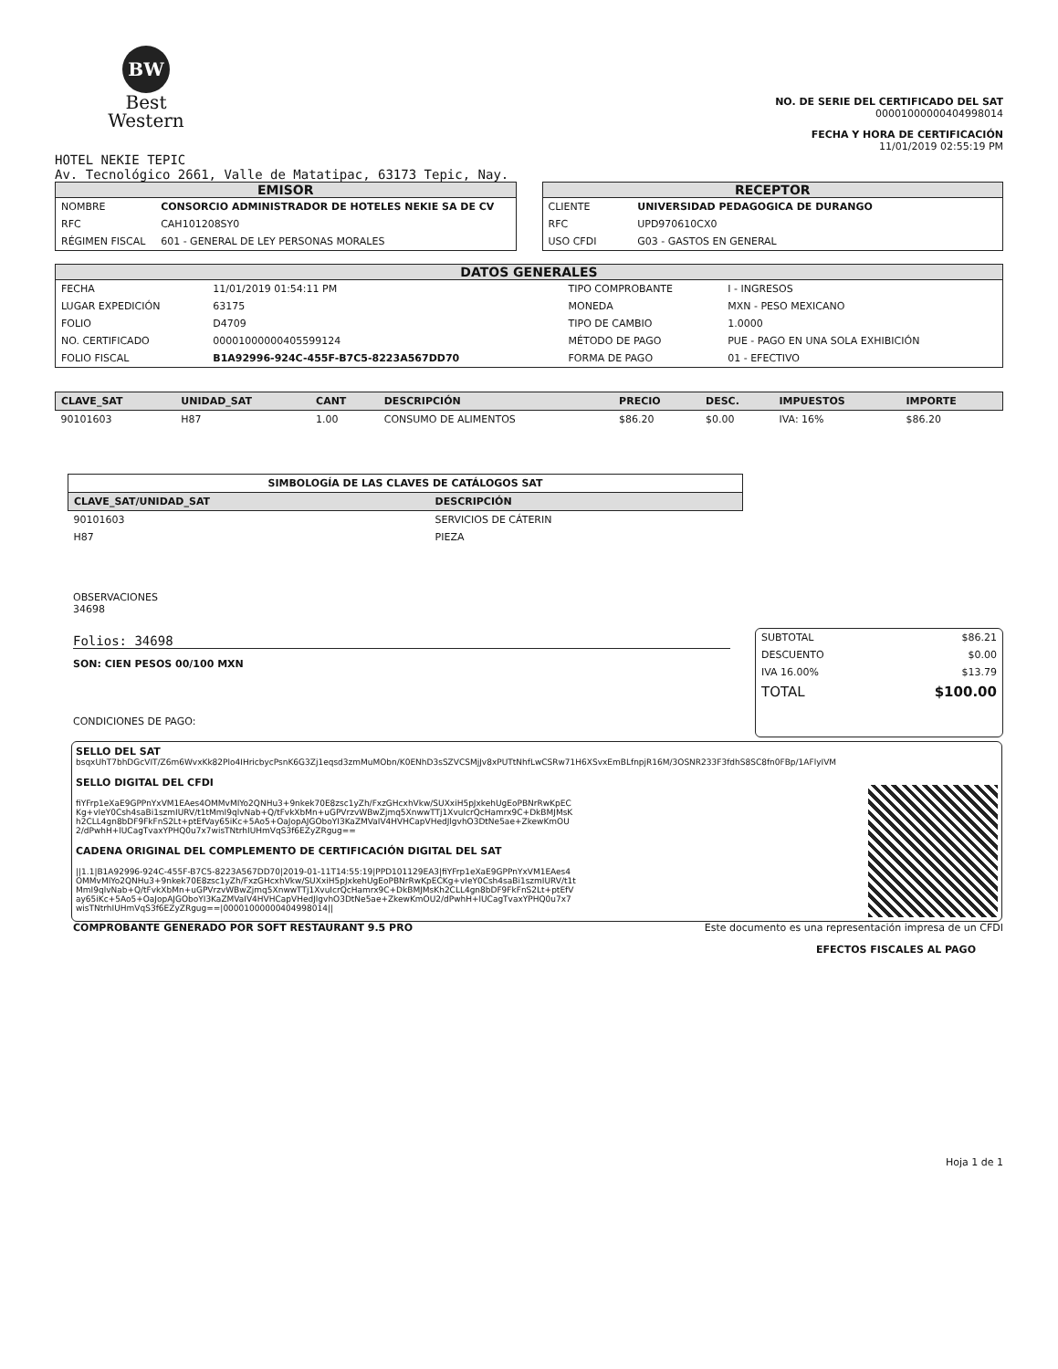BW
Best
Western
NO. DE SERIE DEL CERTIFICADO DEL SAT
00001000000404998014
FECHA Y HORA DE CERTIFICACIÓN
11/01/2019 02:55:19 PM
HOTEL NEKIE TEPIC
Av. Tecnológico 2661, Valle de Matatipac, 63173 Tepic, Nay.
EMISOR
| NOMBRE | CONSORCIO ADMINISTRADOR DE HOTELES NEKIE SA DE CV |
| RFC | CAH101208SY0 |
| RÉGIMEN FISCAL | 601 - GENERAL DE LEY PERSONAS MORALES |
RECEPTOR
| CLIENTE | UNIVERSIDAD PEDAGOGICA DE DURANGO |
| RFC | UPD970610CX0 |
| USO CFDI | G03 - GASTOS EN GENERAL |
DATOS GENERALES
| FECHA | 11/01/2019 01:54:11 PM | TIPO COMPROBANTE | I - INGRESOS |
| LUGAR EXPEDICIÓN | 63175 | MONEDA | MXN - PESO MEXICANO |
| FOLIO | D4709 | TIPO DE CAMBIO | 1.0000 |
| NO. CERTIFICADO | 00001000000405599124 | MÉTODO DE PAGO | PUE - PAGO EN UNA SOLA EXHIBICIÓN |
| FOLIO FISCAL | B1A92996-924C-455F-B7C5-8223A567DD70 | FORMA DE PAGO | 01 - EFECTIVO |
| CLAVE_SAT | UNIDAD_SAT | CANT | DESCRIPCIÓN | PRECIO | DESC. | IMPUESTOS | IMPORTE |
| --- | --- | --- | --- | --- | --- | --- | --- |
| 90101603 | H87 | 1.00 | CONSUMO DE ALIMENTOS | $86.20 | $0.00 | IVA: 16% | $86.20 |
| SIMBOLOGÍA DE LAS CLAVES DE CATÁLOGOS SAT | |
| --- | --- |
| CLAVE_SAT/UNIDAD_SAT | DESCRIPCIÓN |
| 90101603 | SERVICIOS DE CÁTERIN |
| H87 | PIEZA |
OBSERVACIONES
34698
Folios: 34698
SON: CIEN PESOS 00/100 MXN
CONDICIONES DE PAGO:
| SUBTOTAL | $86.21 |
| DESCUENTO | $0.00 |
| IVA 16.00% | $13.79 |
| TOTAL | $100.00 |
SELLO DEL SAT
bsqxUhT7bhDGcVIT/Z6m6WvxKk82Plo4IHricbycPsnK6G3Zj1eqsd3zmMuMObn/K0ENhD3sSZVCSMjJv8xPUTtNhfLwCSRw71H6XSvxEmBLfnpjR16M/3OSNR233F3fdhS8SC8fn0FBp/1AFlyIVM
SELLO DIGITAL DEL CFDI
fiYFrp1eXaE9GPPnYxVM1EAes4OMMvMIYo2QNHu3+9nkek70E8zsc1yZh/FxzGHcxhVkw/SUXxiH5pJxkehUgEoPBNrRwKpECKg+vIeY0Csh4saBi1szmIURV/t1tMmI9qlvNab+Q/tFvkXbMn+uGPVrzvWBwZjmq5XnwwTTj1XvuIcrQcHamrx9C+DkBMJMsKh2CLL4gn8bDF9FkFnS2Lt+ptEfVay65iKc+5Ao5+OaJopAJGOboYI3KaZMVaIV4HVHCapVHedJlgvhO3DtNe5ae+ZkewKmOU2/dPwhH+lUCagTvaxYPHQ0u7x7wisTNtrhIUHmVqS3f6EZyZRgug==
CADENA ORIGINAL DEL COMPLEMENTO DE CERTIFICACIÓN DIGITAL DEL SAT
||1.1|B1A92996-924C-455F-B7C5-8223A567DD70|2019-01-11T14:55:19|PPD101129EA3|fiYFrp1eXaE9GPPnYxVM1EAes4OMMvMIYo2QNHu3+9nkek70E8zsc1yZh/FxzGHcxhVkw/SUXxiH5pJxkehUgEoPBNrRwKpECKg+vIeY0Csh4saBi1szmIURV/t1tMmI9qlvNab+Q/tFvkXbMn+uGPVrzvWBwZjmq5XnwwTTj1XvuIcrQcHamrx9C+DkBMJMsKh2CLL4gn8bDF9FkFnS2Lt+ptEfVay65iKc+5Ao5+OaJopAJGOboYI3KaZMVaIV4HVHCapVHedJlgvhO3DtNe5ae+ZkewKmOU2/dPwhH+lUCagTvaxYPHQ0u7x7wisTNtrhIUHmVqS3f6EZyZRgug==|00001000000404998014||
COMPROBANTE GENERADO POR SOFT RESTAURANT 9.5 PRO Este documento es una representación impresa de un CFDI
EFECTOS FISCALES AL PAGO
Hoja 1 de 1